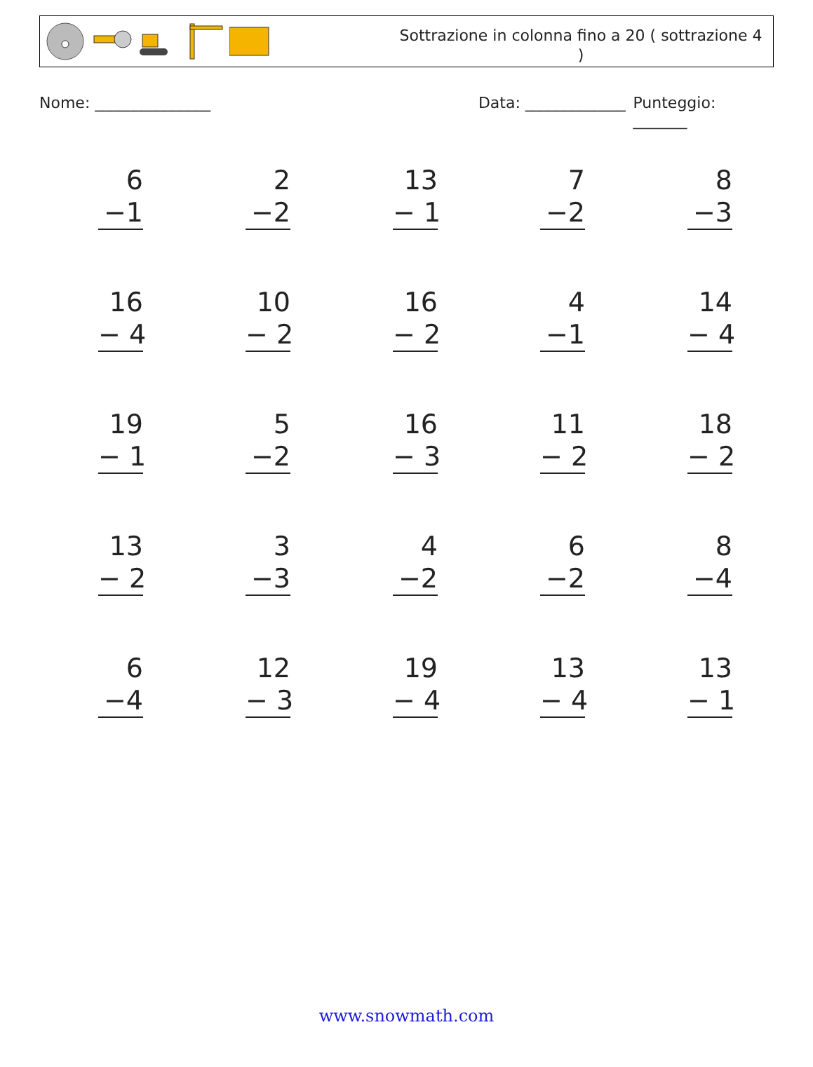Sottrazione in colonna fino a 20 ( sottrazione 4 )
Nome: _______________ Data: _____________ Punteggio: _______
6
−1
2
−2
13
− 1
7
−2
8
−3
16
− 4
10
− 2
16
− 2
4
−1
14
− 4
19
− 1
5
−2
16
− 3
11
− 2
18
− 2
13
− 2
3
−3
4
−2
6
−2
8
−4
6
−4
12
− 3
19
− 4
13
− 4
13
− 1
www.snowmath.com